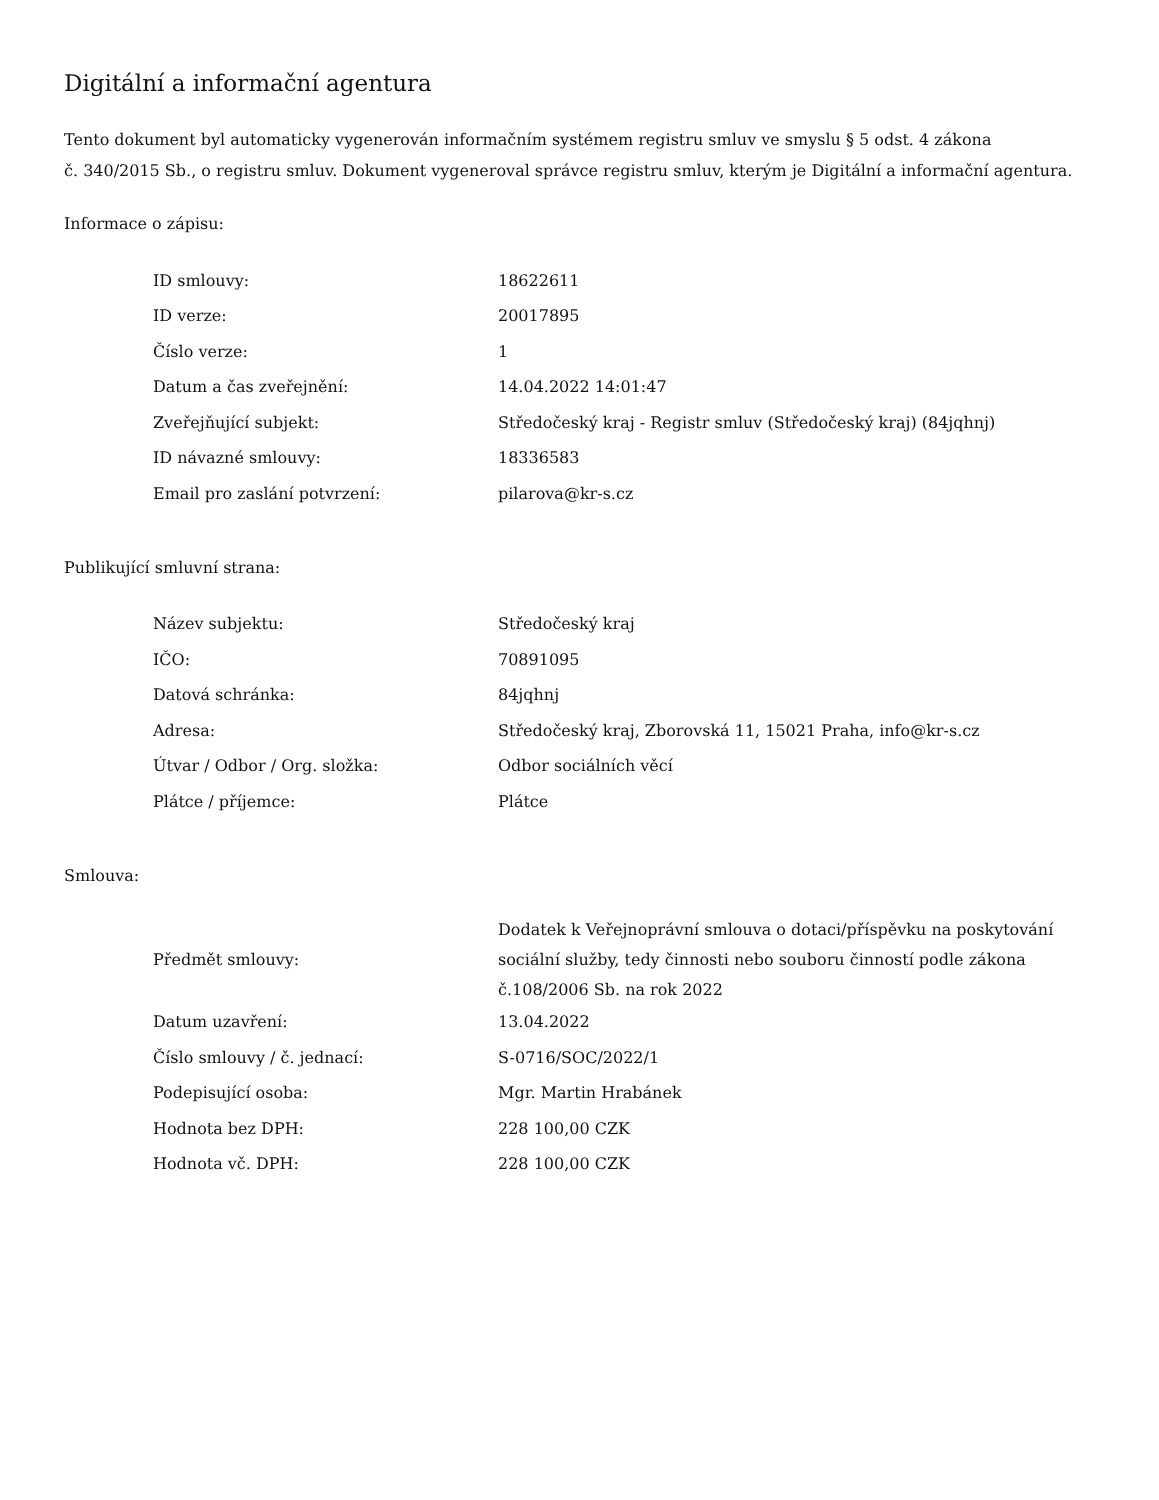Digitální a informační agentura
Tento dokument byl automaticky vygenerován informačním systémem registru smluv ve smyslu § 5 odst. 4 zákona
č. 340/2015 Sb., o registru smluv. Dokument vygeneroval správce registru smluv, kterým je Digitální a informační agentura.
Informace o zápisu:
| ID smlouvy: | 18622611 |
| ID verze: | 20017895 |
| Číslo verze: | 1 |
| Datum a čas zveřejnění: | 14.04.2022 14:01:47 |
| Zveřejňující subjekt: | Středočeský kraj - Registr smluv (Středočeský kraj) (84jqhnj) |
| ID návazné smlouvy: | 18336583 |
| Email pro zaslání potvrzení: | pilarova@kr-s.cz |
Publikující smluvní strana:
| Název subjektu: | Středočeský kraj |
| IČO: | 70891095 |
| Datová schránka: | 84jqhnj |
| Adresa: | Středočeský kraj, Zborovská 11, 15021 Praha, info@kr-s.cz |
| Útvar / Odbor / Org. složka: | Odbor sociálních věcí |
| Plátce / příjemce: | Plátce |
Smlouva:
| Předmět smlouvy: | Dodatek k Veřejnoprávní smlouva o dotaci/příspěvku na poskytování sociální služby, tedy činnosti nebo souboru činností podle zákona č.108/2006 Sb. na rok 2022 |
| Datum uzavření: | 13.04.2022 |
| Číslo smlouvy / č. jednací: | S-0716/SOC/2022/1 |
| Podepisující osoba: | Mgr. Martin Hrabánek |
| Hodnota bez DPH: | 228 100,00 CZK |
| Hodnota vč. DPH: | 228 100,00 CZK |